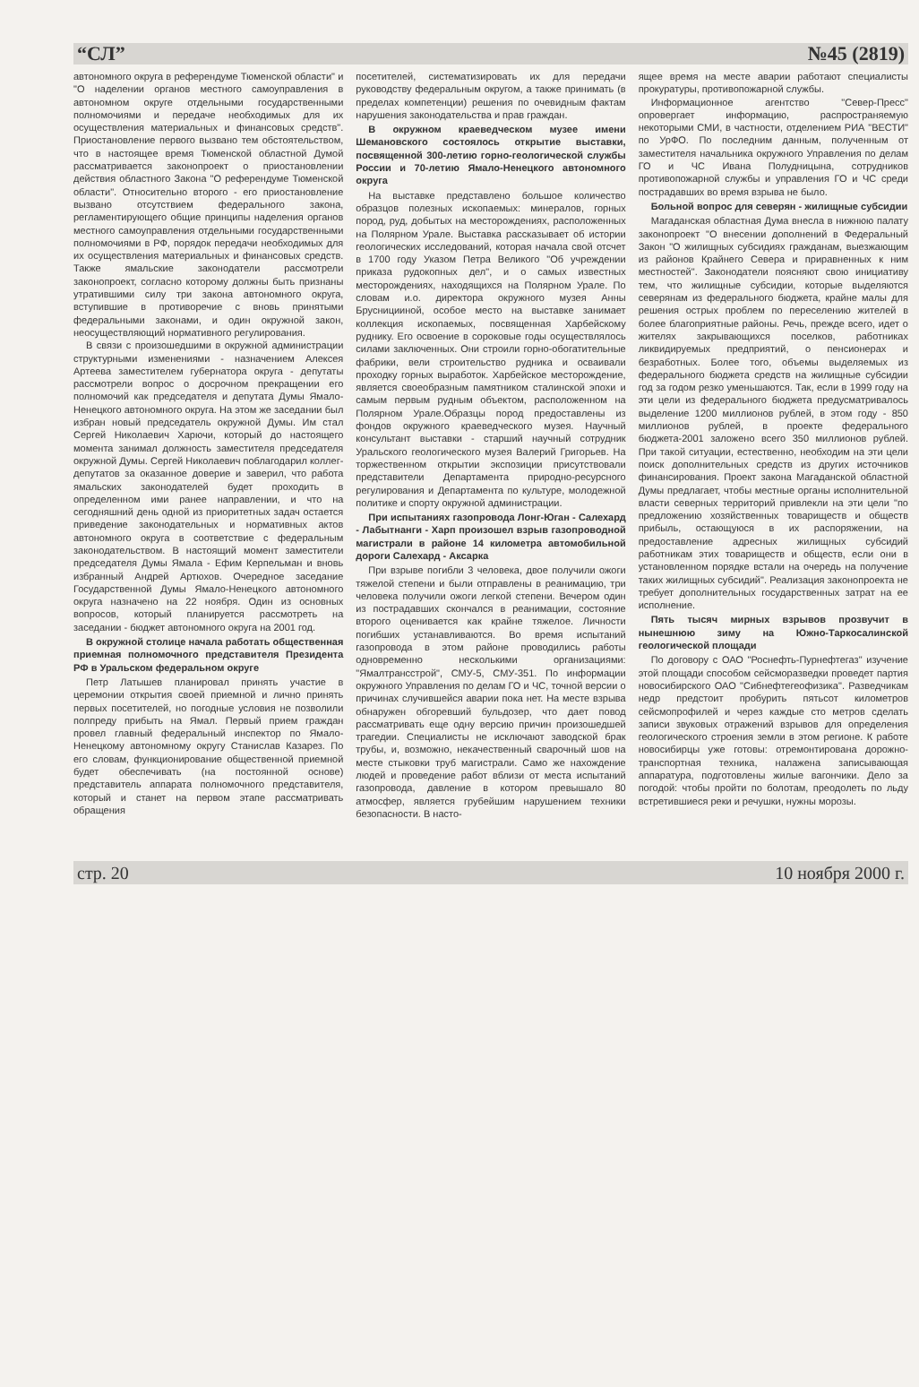“СЛ” №45 (2819)
автономного округа в референдуме Тюменской области" и "О наделении органов местного самоуправления в автономном округе отдельными государственными полномочиями и передаче необходимых для их осуществления материальных и финансовых средств". Приостановление первого вызвано тем обстоятельством, что в настоящее время Тюменской областной Думой рассматривается законопроект о приостановлении действия областного Закона "О референдуме Тюменской области". Относительно второго - его приостановление вызвано отсутствием федерального закона, регламентирующего общие принципы наделения органов местного самоуправления отдельными государственными полномочиями в РФ, порядок передачи необходимых для их осуществления материальных и финансовых средств. Также ямальские законодатели рассмотрели законопроект, согласно которому должны быть признаны утратившими силу три закона автономного округа, вступившие в противоречие с вновь принятыми федеральными законами, и один окружной закон, неосуществляющий нормативного регулирования.
В связи с произошедшими в окружной администрации структурными изменениями - назначением Алексея Артеева заместителем губернатора округа - депутаты рассмотрели вопрос о досрочном прекращении его полномочий как председателя и депутата Думы Ямало-Ненецкого автономного округа. На этом же заседании был избран новый председатель окружной Думы. Им стал Сергей Николаевич Харючи, который до настоящего момента занимал должность заместителя председателя окружной Думы. Сергей Николаевич поблагодарил коллег-депутатов за оказанное доверие и заверил, что работа ямальских законодателей будет проходить в определенном ими ранее направлении, и что на сегодняшний день одной из приоритетных задач остается приведение законодательных и нормативных актов автономного округа в соответствие с федеральным законодательством. В настоящий момент заместители председателя Думы Ямала - Ефим Керпельман и вновь избранный Андрей Артюхов. Очередное заседание Государственной Думы Ямало-Ненецкого автономного округа назначено на 22 ноября. Один из основных вопросов, который планируется рассмотреть на заседании - бюджет автономного округа на 2001 год.
В окружной столице начала работать общественная приемная полномочного представителя Президента РФ в Уральском федеральном округе
Петр Латышев планировал принять участие в церемонии открытия своей приемной и лично принять первых посетителей, но погодные условия не позволили полпреду прибыть на Ямал. Первый прием граждан провел главный федеральный инспектор по Ямало-Ненецкому автономному округу Станислав Казарез. По его словам, функционирование общественной приемной будет обеспечивать (на постоянной основе) представитель аппарата полномочного представителя, который и станет на первом этапе рассматривать обращения
посетителей, систематизировать их для передачи руководству федеральным округом, а также принимать (в пределах компетенции) решения по очевидным фактам нарушения законодательства и прав граждан.
В окружном краеведческом музее имени Шемановского состоялось открытие выставки, посвященной 300-летию горно-геологической службы России и 70-летию Ямало-Ненецкого автономного округа
На выставке представлено большое количество образцов полезных ископаемых: минералов, горных пород, руд, добытых на месторождениях, расположенных на Полярном Урале. Выставка рассказывает об истории геологических исследований, которая начала свой отсчет в 1700 году Указом Петра Великого "Об учреждении приказа рудокопных дел", и о самых известных месторождениях, находящихся на Полярном Урале. По словам и.о. директора окружного музея Анны Брусницииной, особое место на выставке занимает коллекция ископаемых, посвященная Харбейскому руднику. Его освоение в сороковые годы осуществлялось силами заключенных. Они строили горно-обогатительные фабрики, вели строительство рудника и осваивали проходку горных выработок. Харбейское месторождение, является своеобразным памятником сталинской эпохи и самым первым рудным объектом, расположенном на Полярном Урале.Образцы пород предоставлены из фондов окружного краеведческого музея. Научный консультант выставки - старший научный сотрудник Уральского геологического музея Валерий Григорьев. На торжественном открытии экспозиции присутствовали представители Департамента природно-ресурсного регулирования и Департамента по культуре, молодежной политике и спорту окружной администрации.
При испытаниях газопровода Лонг-Юган - Салехард - Лабытнанги - Харп произошел взрыв газопроводной магистрали в районе 14 километра автомобильной дороги Салехард - Аксарка
При взрыве погибли 3 человека, двое получили ожоги тяжелой степени и были отправлены в реанимацию, три человека получили ожоги легкой степени. Вечером один из пострадавших скончался в реанимации, состояние второго оценивается как крайне тяжелое. Личности погибших устанавливаются. Во время испытаний газопровода в этом районе проводились работы одновременно несколькими организациями: "Ямалтрансстрой", СМУ-5, СМУ-351. По информации окружного Управления по делам ГО и ЧС, точной версии о причинах случившейся аварии пока нет. На месте взрыва обнаружен обгоревший бульдозер, что дает повод рассматривать еще одну версию причин произошедшей трагедии. Специалисты не исключают заводской брак трубы, и, возможно, некачественный сварочный шов на месте стыковки труб магистрали. Само же нахождение людей и проведение работ вблизи от места испытаний газопровода, давление в котором превышало 80 атмосфер, является грубейшим нарушением техники безопасности. В насто-
ящее время на месте аварии работают специалисты прокуратуры, противопожарной службы.
Информационное агентство "Север-Пресс" опровергает информацию, распространяемую некоторыми СМИ, в частности, отделением РИА "ВЕСТИ" по УрФО. По последним данным, полученным от заместителя начальника окружного Управления по делам ГО и ЧС Ивана Полудницына, сотрудников противопожарной службы и управления ГО и ЧС среди пострадавших во время взрыва не было.
Больной вопрос для северян - жилищные субсидии
Магаданская областная Дума внесла в нижнюю палату законопроект "О внесении дополнений в Федеральный Закон "О жилищных субсидиях гражданам, выезжающим из районов Крайнего Севера и приравненных к ним местностей". Законодатели поясняют свою инициативу тем, что жилищные субсидии, которые выделяются северянам из федерального бюджета, крайне малы для решения острых проблем по переселению жителей в более благоприятные районы. Речь, прежде всего, идет о жителях закрывающихся поселков, работниках ликвидируемых предприятий, о пенсионерах и безработных. Более того, объемы выделяемых из федерального бюджета средств на жилищные субсидии год за годом резко уменьшаются. Так, если в 1999 году на эти цели из федерального бюджета предусматривалось выделение 1200 миллионов рублей, в этом году - 850 миллионов рублей, в проекте федерального бюджета-2001 заложено всего 350 миллионов рублей. При такой ситуации, естественно, необходим на эти цели поиск дополнительных средств из других источников финансирования. Проект закона Магаданской областной Думы предлагает, чтобы местные органы исполнительной власти северных территорий привлекли на эти цели "по предложению хозяйственных товариществ и обществ прибыль, остающуюся в их распоряжении, на предоставление адресных жилищных субсидий работникам этих товариществ и обществ, если они в установленном порядке встали на очередь на получение таких жилищных субсидий". Реализация законопроекта не требует дополнительных государственных затрат на ее исполнение.
Пять тысяч мирных взрывов прозвучит в нынешнюю зиму на Южно-Таркосалинской геологической площади
По договору с ОАО "Роснефть-Пурнефтегаз" изучение этой площади способом сейсморазведки проведет партия новосибирского ОАО "Сибнефтегеофизика". Разведчикам недр предстоит пробурить пятьсот километров сейсмопрофилей и через каждые сто метров сделать записи звуковых отражений взрывов для определения геологического строения земли в этом регионе. К работе новосибирцы уже готовы: отремонтирована дорожно-транспортная техника, налажена записывающая аппаратура, подготовлены жилые вагончики. Дело за погодой: чтобы пройти по болотам, преодолеть по льду встретившиеся реки и речушки, нужны морозы.
стр. 20 10 ноября 2000 г.